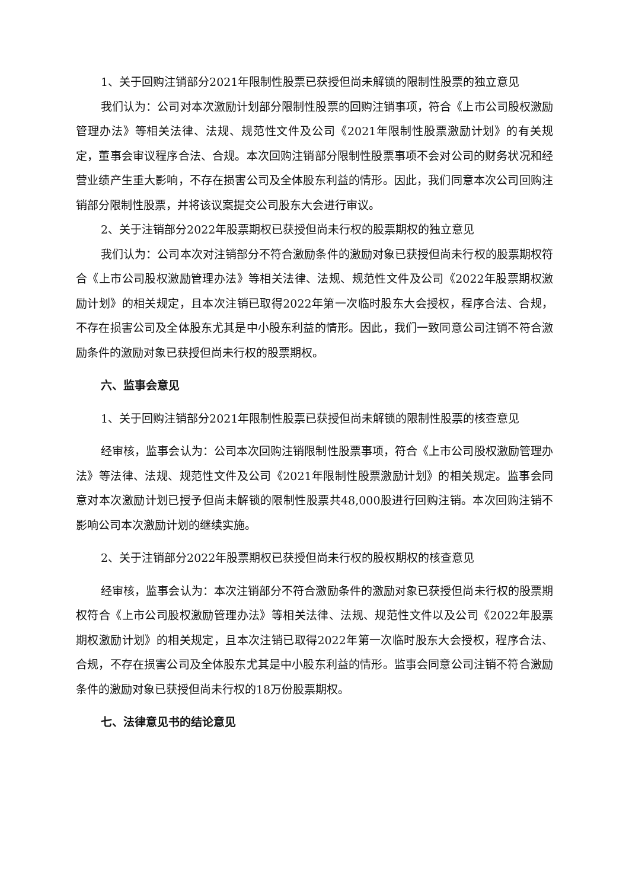1、关于回购注销部分2021年限制性股票已获授但尚未解锁的限制性股票的独立意见
我们认为：公司对本次激励计划部分限制性股票的回购注销事项，符合《上市公司股权激励管理办法》等相关法律、法规、规范性文件及公司《2021年限制性股票激励计划》的有关规定，董事会审议程序合法、合规。本次回购注销部分限制性股票事项不会对公司的财务状况和经营业绩产生重大影响，不存在损害公司及全体股东利益的情形。因此，我们同意本次公司回购注销部分限制性股票，并将该议案提交公司股东大会进行审议。
2、关于注销部分2022年股票期权已获授但尚未行权的股票期权的独立意见
我们认为：公司本次对注销部分不符合激励条件的激励对象已获授但尚未行权的股票期权符合《上市公司股权激励管理办法》等相关法律、法规、规范性文件及公司《2022年股票期权激励计划》的相关规定，且本次注销已取得2022年第一次临时股东大会授权，程序合法、合规，不存在损害公司及全体股东尤其是中小股东利益的情形。因此，我们一致同意公司注销不符合激励条件的激励对象已获授但尚未行权的股票期权。
六、监事会意见
1、关于回购注销部分2021年限制性股票已获授但尚未解锁的限制性股票的核查意见
经审核，监事会认为：公司本次回购注销限制性股票事项，符合《上市公司股权激励管理办法》等法律、法规、规范性文件及公司《2021年限制性股票激励计划》的相关规定。监事会同意对本次激励计划已授予但尚未解锁的限制性股票共48,000股进行回购注销。本次回购注销不影响公司本次激励计划的继续实施。
2、关于注销部分2022年股票期权已获授但尚未行权的股权期权的核查意见
经审核，监事会认为：本次注销部分不符合激励条件的激励对象已获授但尚未行权的股票期权符合《上市公司股权激励管理办法》等相关法律、法规、规范性文件以及公司《2022年股票期权激励计划》的相关规定，且本次注销已取得2022年第一次临时股东大会授权，程序合法、合规，不存在损害公司及全体股东尤其是中小股东利益的情形。监事会同意公司注销不符合激励条件的激励对象已获授但尚未行权的18万份股票期权。
七、法律意见书的结论意见